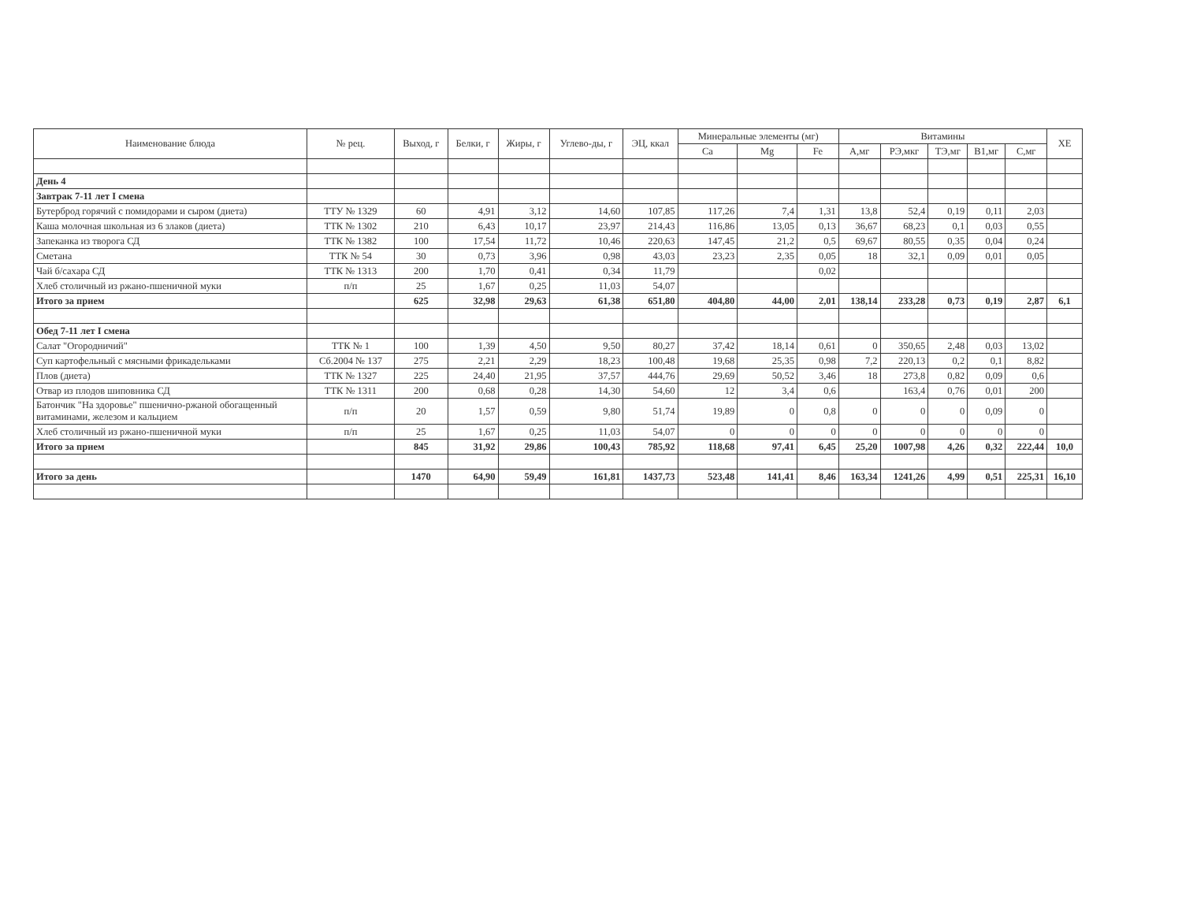| Наименование блюда | № рец. | Выход, г | Белки, г | Жиры, г | Углево-ды, г | ЭЦ, ккал | Минеральные элементы (мг) | | | Витамины | | | | | ХЕ |
| --- | --- | --- | --- | --- | --- | --- | --- | --- | --- | --- | --- | --- | --- | --- | --- |
| | | | | | | | Ca | Mg | Fe | А,мг | РЭ,мкг | ТЭ,мг | В1,мг | С,мг | |
| День 4 | | | | | | | | | | | | | | | |
| Завтрак 7-11 лет I смена | | | | | | | | | | | | | | | |
| Бутерброд горячий с помидорами и сыром (диета) | ТТУ № 1329 | 60 | 4,91 | 3,12 | 14,60 | 107,85 | 117,26 | 7,4 | 1,31 | 13,8 | 52,4 | 0,19 | 0,11 | 2,03 | |
| Каша молочная школьная из 6 злаков (диета) | ТТК № 1302 | 210 | 6,43 | 10,17 | 23,97 | 214,43 | 116,86 | 13,05 | 0,13 | 36,67 | 68,23 | 0,1 | 0,03 | 0,55 | |
| Запеканка из творога СД | ТТК № 1382 | 100 | 17,54 | 11,72 | 10,46 | 220,63 | 147,45 | 21,2 | 0,5 | 69,67 | 80,55 | 0,35 | 0,04 | 0,24 | |
| Сметана | ТТК № 54 | 30 | 0,73 | 3,96 | 0,98 | 43,03 | 23,23 | 2,35 | 0,05 | 18 | 32,1 | 0,09 | 0,01 | 0,05 | |
| Чай б/сахара СД | ТТК № 1313 | 200 | 1,70 | 0,41 | 0,34 | 11,79 | | | 0,02 | | | | | | |
| Хлеб столичный из ржано-пшеничной муки | п/п | 25 | 1,67 | 0,25 | 11,03 | 54,07 | | | | | | | | | |
| Итого за прием | | 625 | 32,98 | 29,63 | 61,38 | 651,80 | 404,80 | 44,00 | 2,01 | 138,14 | 233,28 | 0,73 | 0,19 | 2,87 | 6,1 |
| Обед 7-11 лет I смена | | | | | | | | | | | | | | | |
| Салат "Огородничий" | ТТК № 1 | 100 | 1,39 | 4,50 | 9,50 | 80,27 | 37,42 | 18,14 | 0,61 | 0 | 350,65 | 2,48 | 0,03 | 13,02 | |
| Суп картофельный с мясными фрикадельками | Сб.2004 № 137 | 275 | 2,21 | 2,29 | 18,23 | 100,48 | 19,68 | 25,35 | 0,98 | 7,2 | 220,13 | 0,2 | 0,1 | 8,82 | |
| Плов (диета) | ТТК № 1327 | 225 | 24,40 | 21,95 | 37,57 | 444,76 | 29,69 | 50,52 | 3,46 | 18 | 273,8 | 0,82 | 0,09 | 0,6 | |
| Отвар из плодов шиповника СД | ТТК № 1311 | 200 | 0,68 | 0,28 | 14,30 | 54,60 | 12 | 3,4 | 0,6 | | 163,4 | 0,76 | 0,01 | 200 | |
| Батончик "На здоровье" пшенично-ржаной обогащенный витаминами, железом и кальцием | п/п | 20 | 1,57 | 0,59 | 9,80 | 51,74 | 19,89 | 0 | 0,8 | 0 | 0 | 0 | 0,09 | 0 | |
| Хлеб столичный из ржано-пшеничной муки | п/п | 25 | 1,67 | 0,25 | 11,03 | 54,07 | 0 | 0 | 0 | 0 | 0 | 0 | 0 | 0 | |
| Итого за прием | | 845 | 31,92 | 29,86 | 100,43 | 785,92 | 118,68 | 97,41 | 6,45 | 25,20 | 1007,98 | 4,26 | 0,32 | 222,44 | 10,0 |
| Итого за день | | 1470 | 64,90 | 59,49 | 161,81 | 1437,73 | 523,48 | 141,41 | 8,46 | 163,34 | 1241,26 | 4,99 | 0,51 | 225,31 | 16,10 |